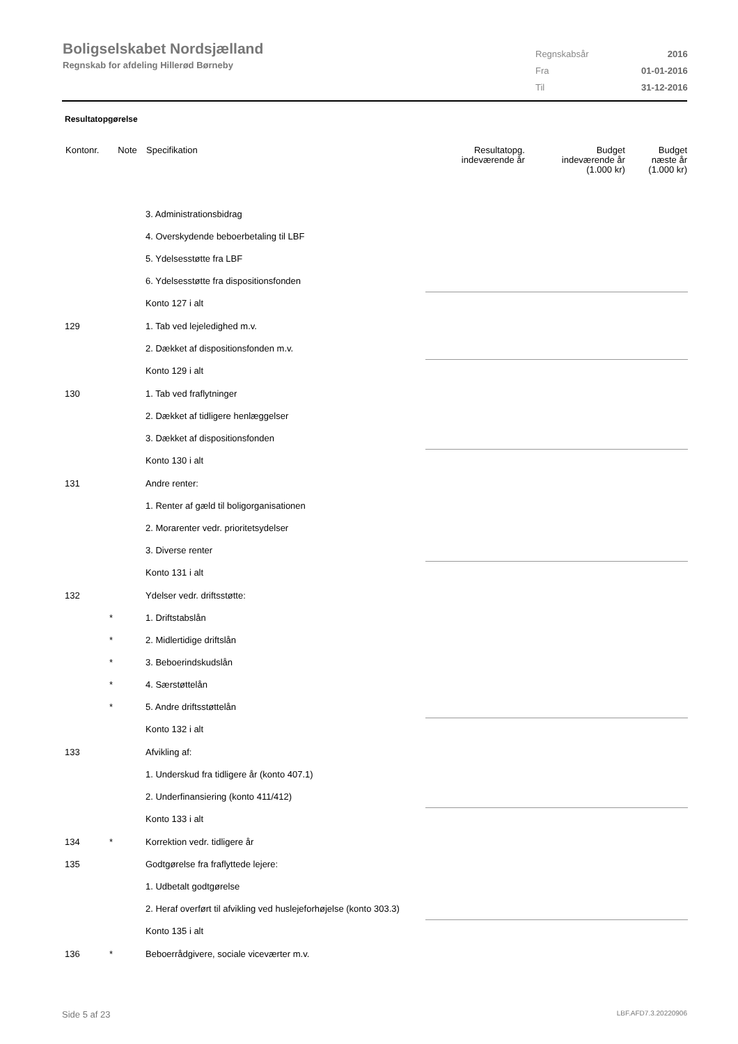Boligselskabet Nordsjælland
Regnskab for afdeling Hillerød Børneby
| Regnskabsår | 2016 |
| Fra | 01-01-2016 |
| Til | 31-12-2016 |
Resultatopgørelse
| Kontonr. | Note | Specifikation | Resultatopg. indeværende år | Budget indeværende år (1.000 kr) | Budget næste år (1.000 kr) |
| --- | --- | --- | --- | --- | --- |
| | | 3. Administrationsbidrag | | | |
| | | 4. Overskydende beboerbetaling til LBF | | | |
| | | 5. Ydelsesstøtte fra LBF | | | |
| | | 6. Ydelsesstøtte fra dispositionsfonden | | | |
| | | Konto 127 i alt | | | |
| 129 | | 1. Tab ved lejeledighed m.v. | | | |
| | | 2. Dækket af dispositionsfonden m.v. | | | |
| | | Konto 129 i alt | | | |
| 130 | | 1. Tab ved fraflytninger | | | |
| | | 2. Dækket af tidligere henlæggelser | | | |
| | | 3. Dækket af dispositionsfonden | | | |
| | | Konto 130 i alt | | | |
| 131 | | Andre renter: | | | |
| | | 1. Renter af gæld til boligorganisationen | | | |
| | | 2. Morarenter vedr. prioritetsydelser | | | |
| | | 3. Diverse renter | | | |
| | | Konto 131 i alt | | | |
| 132 | | Ydelser vedr. driftsstøtte: | | | |
| | * | 1. Driftstabslån | | | |
| | * | 2. Midlertidige driftslån | | | |
| | * | 3. Beboerindskudslån | | | |
| | * | 4. Særstøttelån | | | |
| | * | 5. Andre driftsstøttelån | | | |
| | | Konto 132 i alt | | | |
| 133 | | Afvikling af: | | | |
| | | 1. Underskud fra tidligere år (konto 407.1) | | | |
| | | 2. Underfinansiering (konto 411/412) | | | |
| | | Konto 133 i alt | | | |
| 134 | * | Korrektion vedr. tidligere år | | | |
| 135 | | Godtgørelse fra fraflyttede lejere: | | | |
| | | 1. Udbetalt godtgørelse | | | |
| | | 2. Heraf overført til afvikling ved huslejeforhøjelse (konto 303.3) | | | |
| | | Konto 135 i alt | | | |
| 136 | * | Beboerrådgivere, sociale viceværter m.v. | | | |
Side 5 af 23 LBF.AFD7.3.20220906